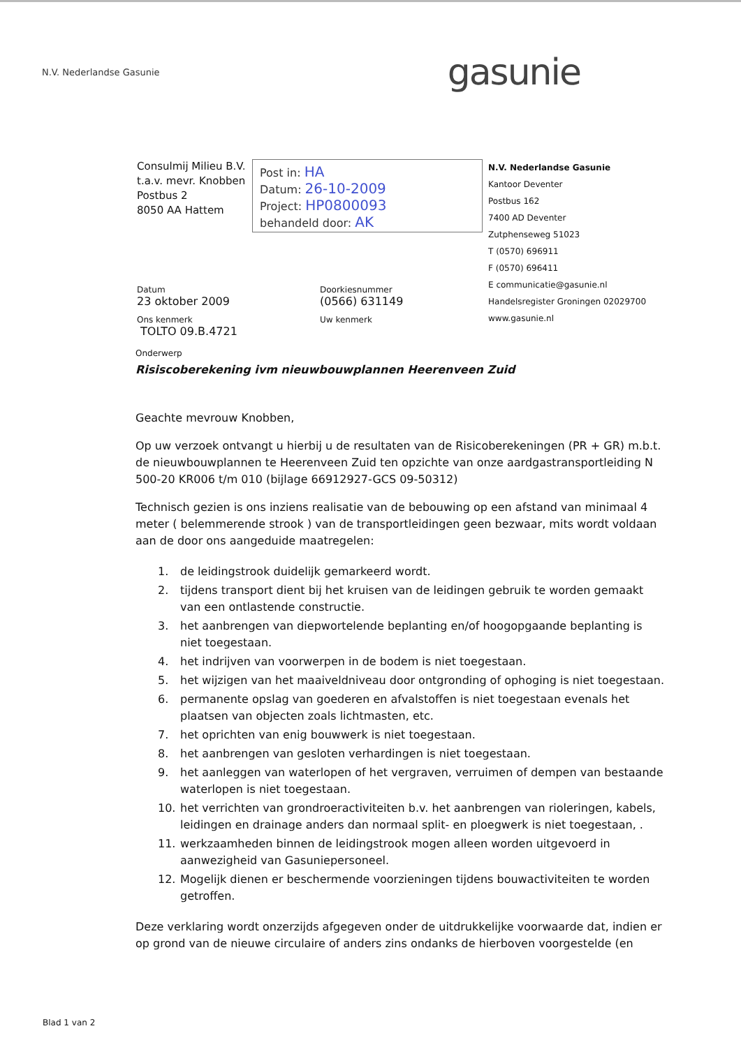N.V. Nederlandse Gasunie
gasunie
Consulmij Milieu B.V.
t.a.v. mevr. Knobben
Postbus 2
8050 AA Hattem
Post in: HA
Datum: 26-10-2009
Project: HP0800093
behandeld door: AK
N.V. Nederlandse Gasunie
Kantoor Deventer
Postbus 162
7400 AD Deventer
Zutphenseweg 51023
T (0570) 696911
F (0570) 696411
E communicatie@gasunie.nl
Handelsregister Groningen 02029700
www.gasunie.nl
Datum
23 oktober 2009
Ons kenmerk
TOLTO 09.B.4721
Doorkiesnummer
(0566) 631149
Uw kenmerk
Onderwerp
Risiscoberekening ivm nieuwbouwplannen Heerenveen Zuid
Geachte mevrouw Knobben,
Op uw verzoek ontvangt u hierbij u de resultaten van de Risicoberekeningen (PR + GR) m.b.t. de nieuwbouwplannen te Heerenveen Zuid ten opzichte van onze aardgastransportleiding N 500-20 KR006 t/m 010 (bijlage 66912927-GCS 09-50312)
Technisch gezien is ons inziens realisatie van de bebouwing op een afstand van minimaal 4 meter ( belemmerende strook ) van de transportleidingen geen bezwaar, mits wordt voldaan aan de door ons aangeduide maatregelen:
1. de leidingstrook duidelijk gemarkeerd wordt.
2. tijdens transport dient bij het kruisen van de leidingen gebruik te worden gemaakt van een ontlastende constructie.
3. het aanbrengen van diepwortelende beplanting en/of hoogopgaande beplanting is niet toegestaan.
4. het indrijven van voorwerpen in de bodem is niet toegestaan.
5. het wijzigen van het maaiveldniveau door ontgronding of ophoging is niet toegestaan.
6. permanente opslag van goederen en afvalstoffen is niet toegestaan evenals het plaatsen van objecten zoals lichtmasten, etc.
7. het oprichten van enig bouwwerk is niet toegestaan.
8. het aanbrengen van gesloten verhardingen is niet toegestaan.
9. het aanleggen van waterlopen of het vergraven, verruimen of dempen van bestaande waterlopen is niet toegestaan.
10. het verrichten van grondroeractiviteiten b.v. het aanbrengen van rioleringen, kabels, leidingen en drainage anders dan normaal split- en ploegwerk is niet toegestaan, .
11. werkzaamheden binnen de leidingstrook mogen alleen worden uitgevoerd in aanwezigheid van Gasuniepersoneel.
12. Mogelijk dienen er beschermende voorzieningen tijdens bouwactiviteiten te worden getroffen.
Deze verklaring wordt onzerzijds afgegeven onder de uitdrukkelijke voorwaarde dat, indien er op grond van de nieuwe circulaire of anders zins ondanks de hierboven voorgestelde (en
Blad 1 van 2